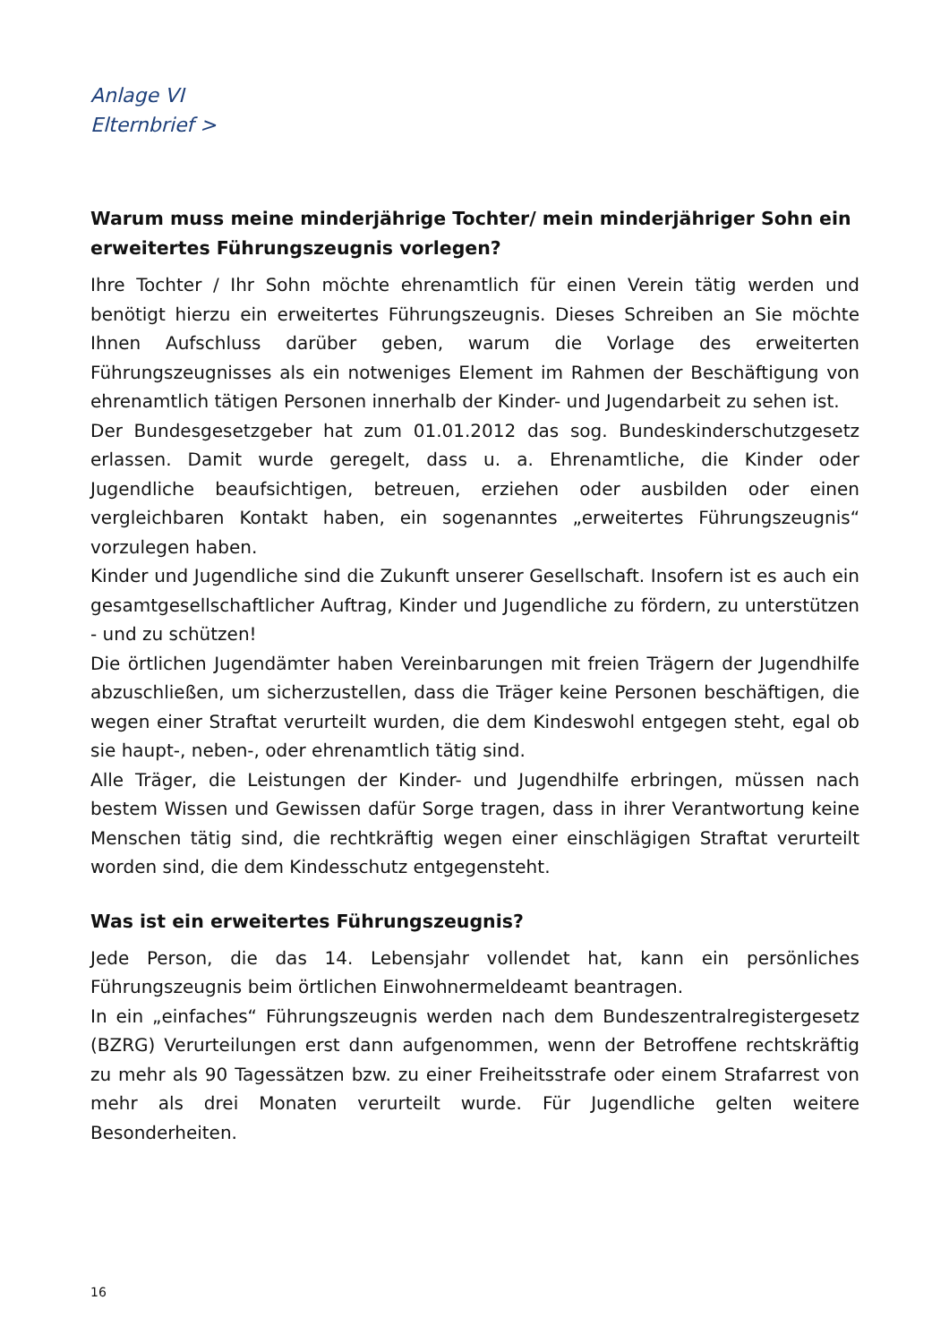Anlage VI
Elternbrief >
Warum muss meine minderjährige Tochter/ mein minderjähriger Sohn ein erweitertes Führungszeugnis vorlegen?
Ihre Tochter / Ihr Sohn möchte ehrenamtlich für einen Verein tätig werden und benötigt hierzu ein erweitertes Führungszeugnis. Dieses Schreiben an Sie möchte Ihnen Aufschluss darüber geben, warum die Vorlage des erweiterten Führungszeugnisses als ein notweniges Element im Rahmen der Beschäftigung von ehrenamtlich tätigen Personen innerhalb der Kinder- und Jugendarbeit zu sehen ist.
Der Bundesgesetzgeber hat zum 01.01.2012 das sog. Bundeskinderschutzgesetz erlassen. Damit wurde geregelt, dass u. a. Ehrenamtliche, die Kinder oder Jugendliche beaufsichtigen, betreuen, erziehen oder ausbilden oder einen vergleichbaren Kontakt haben, ein sogenanntes „erweitertes Führungszeugnis“ vorzulegen haben.
Kinder und Jugendliche sind die Zukunft unserer Gesellschaft. Insofern ist es auch ein gesamtgesellschaftlicher Auftrag, Kinder und Jugendliche zu fördern, zu unterstützen - und zu schützen!
Die örtlichen Jugendämter haben Vereinbarungen mit freien Trägern der Jugendhilfe abzuschließen, um sicherzustellen, dass die Träger keine Personen beschäftigen, die wegen einer Straftat verurteilt wurden, die dem Kindeswohl entgegen steht, egal ob sie haupt-, neben-, oder ehrenamtlich tätig sind.
Alle Träger, die Leistungen der Kinder- und Jugendhilfe erbringen, müssen nach bestem Wissen und Gewissen dafür Sorge tragen, dass in ihrer Verantwortung keine Menschen tätig sind, die rechtkräftig wegen einer einschlägigen Straftat verurteilt worden sind, die dem Kindesschutz entgegensteht.
Was ist ein erweitertes Führungszeugnis?
Jede Person, die das 14. Lebensjahr vollendet hat, kann ein persönliches Führungszeugnis beim örtlichen Einwohnermeldeamt beantragen.
In ein „einfaches“ Führungszeugnis werden nach dem Bundeszentralregistergesetz (BZRG) Verurteilungen erst dann aufgenommen, wenn der Betroffene rechtskräftig zu mehr als 90 Tagessätzen bzw. zu einer Freiheitsstrafe oder einem Strafarrest von mehr als drei Monaten verurteilt wurde. Für Jugendliche gelten weitere Besonderheiten.
16